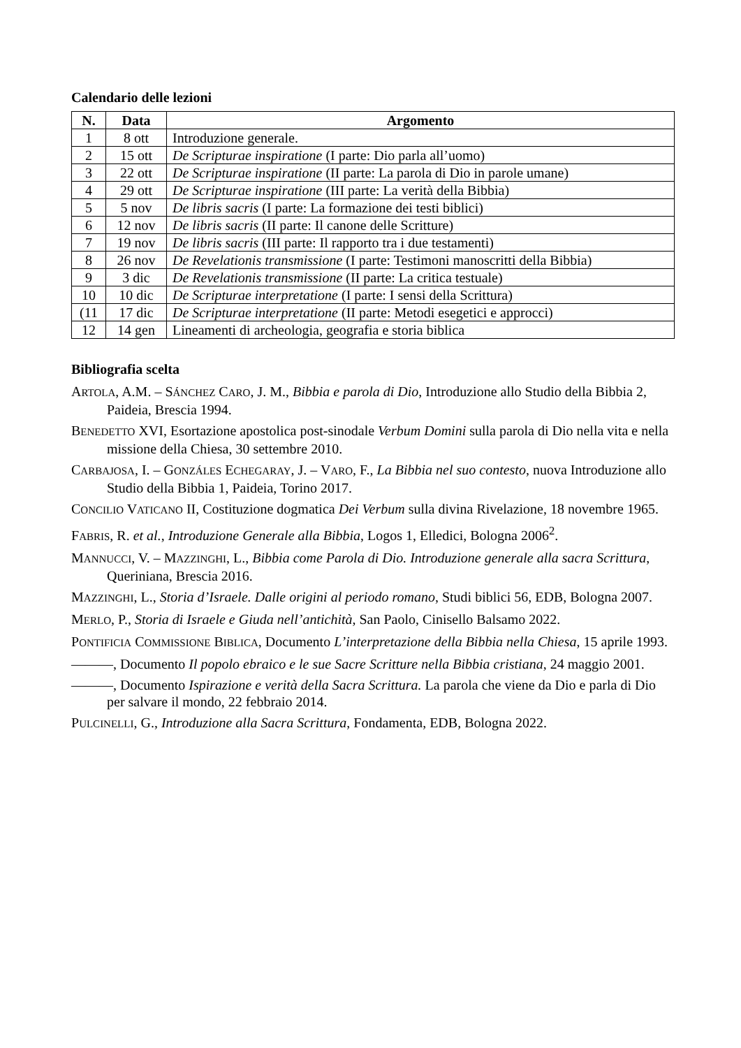Calendario delle lezioni
| N. | Data | Argomento |
| --- | --- | --- |
| 1 | 8 ott | Introduzione generale. |
| 2 | 15 ott | De Scripturae inspiratione (I parte: Dio parla all’uomo) |
| 3 | 22 ott | De Scripturae inspiratione (II parte: La parola di Dio in parole umane) |
| 4 | 29 ott | De Scripturae inspiratione (III parte: La verità della Bibbia) |
| 5 | 5 nov | De libris sacris (I parte: La formazione dei testi biblici) |
| 6 | 12 nov | De libris sacris (II parte: Il canone delle Scritture) |
| 7 | 19 nov | De libris sacris (III parte: Il rapporto tra i due testamenti) |
| 8 | 26 nov | De Revelationis transmissione (I parte: Testimoni manoscritti della Bibbia) |
| 9 | 3 dic | De Revelationis transmissione (II parte: La critica testuale) |
| 10 | 10 dic | De Scripturae interpretatione (I parte: I sensi della Scrittura) |
| (11 | 17 dic | De Scripturae interpretatione (II parte: Metodi esegetici e approcci) |
| 12 | 14 gen | Lineamenti di archeologia, geografia e storia biblica |
Bibliografia scelta
ARTOLA, A.M. – SÁNCHEZ CARO, J. M., Bibbia e parola di Dio, Introduzione allo Studio della Bibbia 2, Paideia, Brescia 1994.
BENEDETTO XVI, Esortazione apostolica post-sinodale Verbum Domini sulla parola di Dio nella vita e nella missione della Chiesa, 30 settembre 2010.
CARBAJOSA, I. – GONZÁLES ECHEGARAY, J. – VARO, F., La Bibbia nel suo contesto, nuova Introduzione allo Studio della Bibbia 1, Paideia, Torino 2017.
CONCILIO VATICANO II, Costituzione dogmatica Dei Verbum sulla divina Rivelazione, 18 novembre 1965.
FABRIS, R. et al., Introduzione Generale alla Bibbia, Logos 1, Elledici, Bologna 2006<sup>2</sup>.
MANNUCCI, V. – MAZZINGHI, L., Bibbia come Parola di Dio. Introduzione generale alla sacra Scrittura, Queriniana, Brescia 2016.
MAZZINGHI, L., Storia d’Israele. Dalle origini al periodo romano, Studi biblici 56, EDB, Bologna 2007.
MERLO, P., Storia di Israele e Giuda nell’antichità, San Paolo, Cinisello Balsamo 2022.
PONTIFICIA COMMISSIONE BIBLICA, Documento L’interpretazione della Bibbia nella Chiesa, 15 aprile 1993.
———, Documento Il popolo ebraico e le sue Sacre Scritture nella Bibbia cristiana, 24 maggio 2001.
———, Documento Ispirazione e verità della Sacra Scrittura. La parola che viene da Dio e parla di Dio per salvare il mondo, 22 febbraio 2014.
PULCINELLI, G., Introduzione alla Sacra Scrittura, Fondamenta, EDB, Bologna 2022.